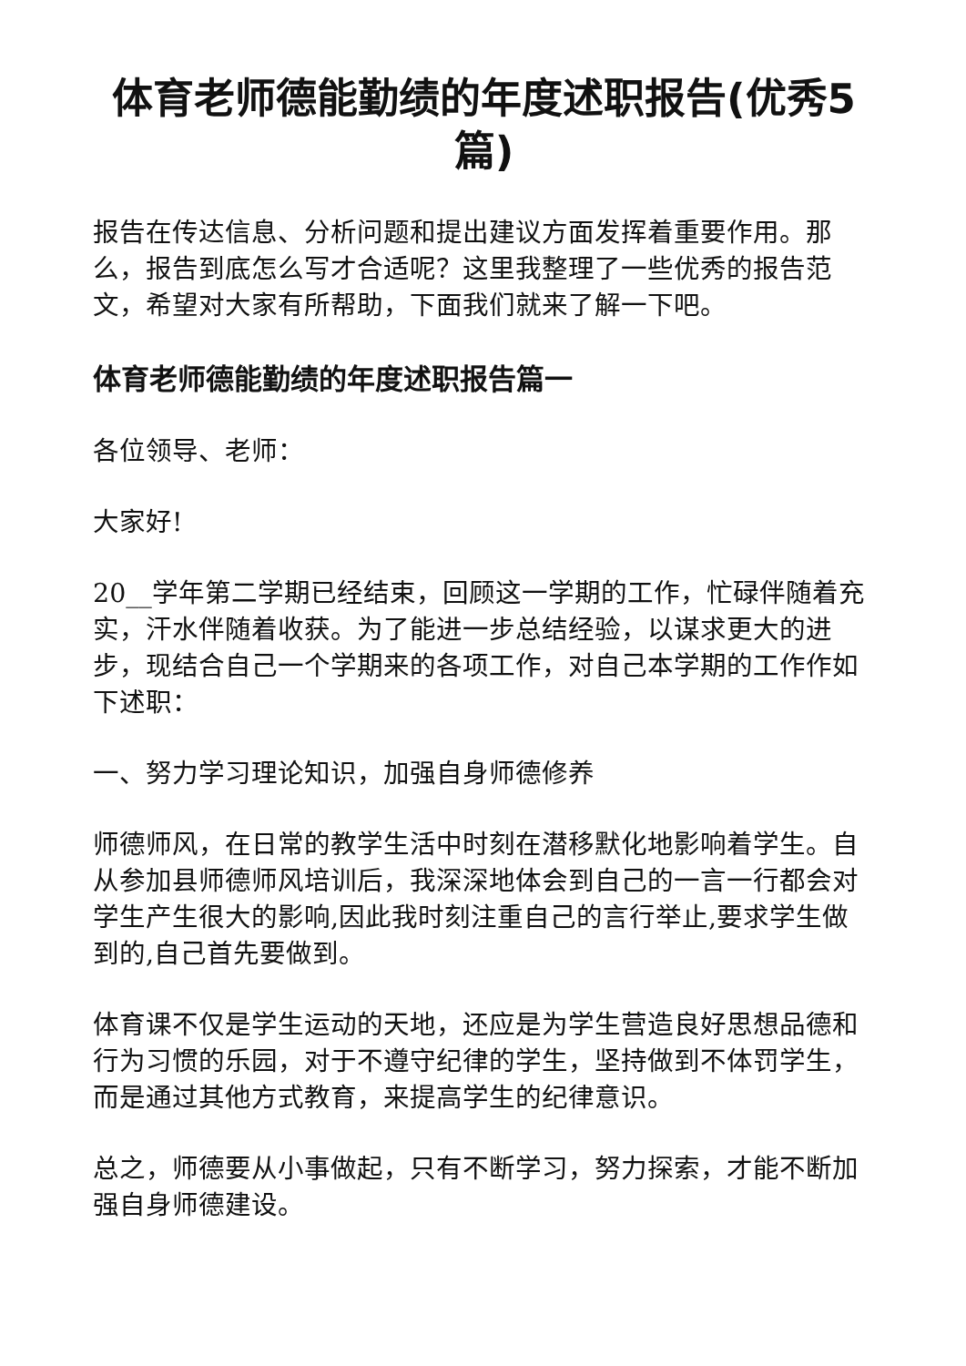体育老师德能勤绩的年度述职报告(优秀5篇)
报告在传达信息、分析问题和提出建议方面发挥着重要作用。那么，报告到底怎么写才合适呢？这里我整理了一些优秀的报告范文，希望对大家有所帮助，下面我们就来了解一下吧。
体育老师德能勤绩的年度述职报告篇一
各位领导、老师：
大家好!
20__学年第二学期已经结束，回顾这一学期的工作，忙碌伴随着充实，汗水伴随着收获。为了能进一步总结经验，以谋求更大的进步，现结合自己一个学期来的各项工作，对自己本学期的工作作如下述职：
一、努力学习理论知识，加强自身师德修养
师德师风，在日常的教学生活中时刻在潜移默化地影响着学生。自从参加县师德师风培训后，我深深地体会到自己的一言一行都会对学生产生很大的影响,因此我时刻注重自己的言行举止,要求学生做到的,自己首先要做到。
体育课不仅是学生运动的天地，还应是为学生营造良好思想品德和行为习惯的乐园，对于不遵守纪律的学生，坚持做到不体罚学生，而是通过其他方式教育，来提高学生的纪律意识。
总之，师德要从小事做起，只有不断学习，努力探索，才能不断加强自身师德建设。